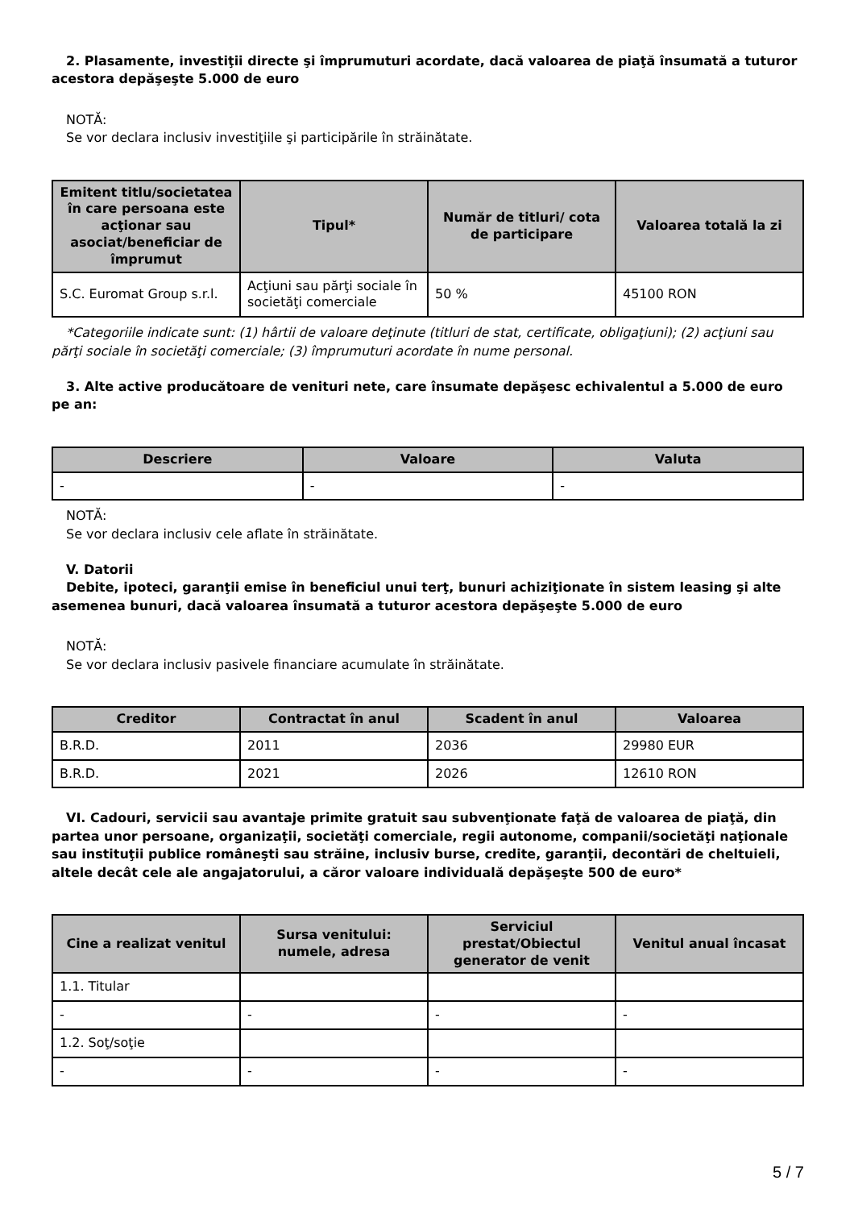2. Plasamente, investiţii directe şi împrumuturi acordate, dacă valoarea de piaţă însumată a tuturor acestora depăşeşte 5.000 de euro
NOTĂ:
Se vor declara inclusiv investiţiile şi participările în străinătate.
| Emitent titlu/societatea în care persoana este acţionar sau asociat/beneficiar de împrumut | Tipul* | Număr de titluri/ cota de participare | Valoarea totală la zi |
| --- | --- | --- | --- |
| S.C. Euromat Group s.r.l. | Acţiuni sau părţi sociale în societăţi comerciale | 50 % | 45100 RON |
*Categoriile indicate sunt: (1) hârtii de valoare deţinute (titluri de stat, certificate, obligaţiuni); (2) acţiuni sau părţi sociale în societăţi comerciale; (3) împrumuturi acordate în nume personal.
3. Alte active producătoare de venituri nete, care însumate depăşesc echivalentul a 5.000 de euro pe an:
| Descriere | Valoare | Valuta |
| --- | --- | --- |
| - | - | - |
NOTĂ:
Se vor declara inclusiv cele aflate în străinătate.
V. Datorii
Debite, ipoteci, garanţii emise în beneficiul unui terţ, bunuri achiziţionate în sistem leasing şi alte asemenea bunuri, dacă valoarea însumată a tuturor acestora depăşeşte 5.000 de euro
NOTĂ:
Se vor declara inclusiv pasivele financiare acumulate în străinătate.
| Creditor | Contractat în anul | Scadent în anul | Valoarea |
| --- | --- | --- | --- |
| B.R.D. | 2011 | 2036 | 29980 EUR |
| B.R.D. | 2021 | 2026 | 12610 RON |
VI. Cadouri, servicii sau avantaje primite gratuit sau subvenţionate faţă de valoarea de piaţă, din partea unor persoane, organizaţii, societăţi comerciale, regii autonome, companii/societăţi naţionale sau instituţii publice româneşti sau străine, inclusiv burse, credite, garanţii, decontări de cheltuieli, altele decât cele ale angajatorului, a căror valoare individuală depăşeşte 500 de euro*
| Cine a realizat venitul | Sursa venitului: numele, adresa | Serviciul prestat/Obiectul generator de venit | Venitul anual încasat |
| --- | --- | --- | --- |
| 1.1. Titular | | | |
| - | - | - | - |
| 1.2. Soţ/soţie | | | |
| - | - | - | - |
5 / 7